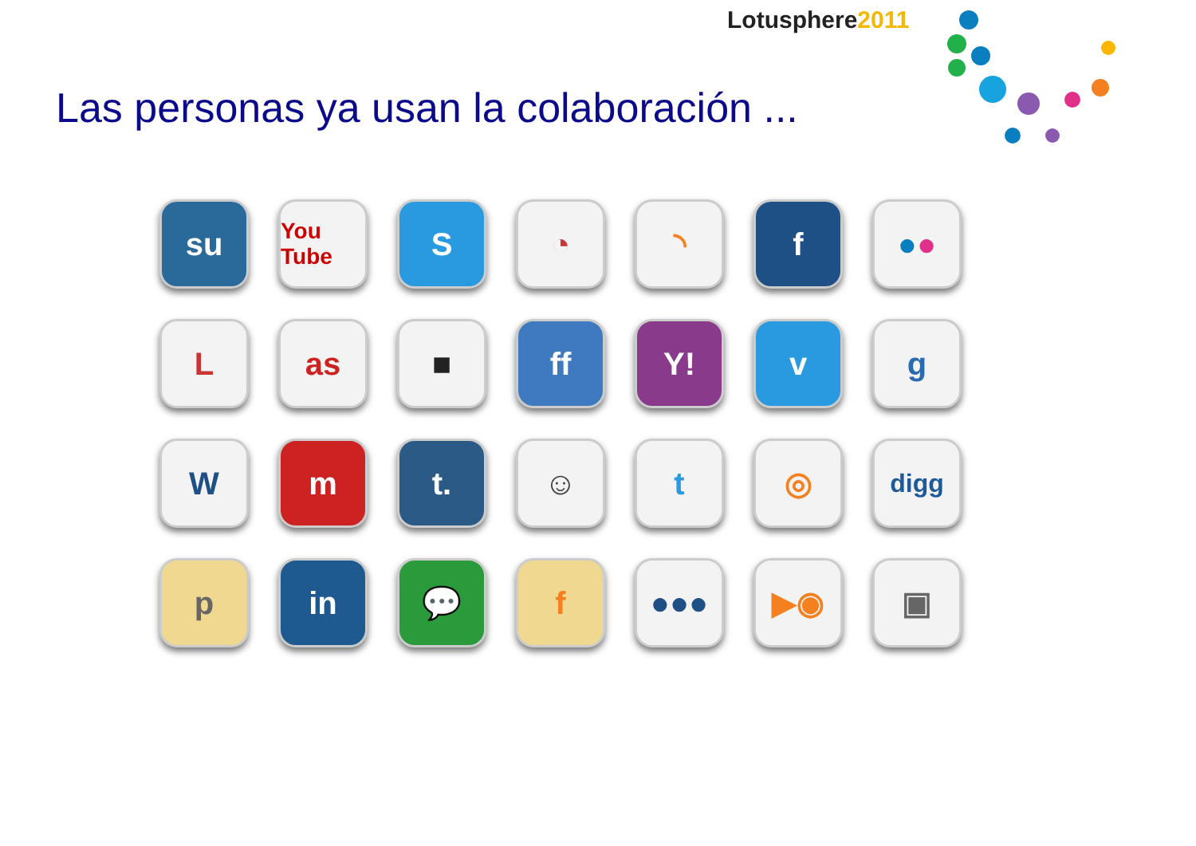Lotusphere2011
Las personas ya usan la colaboración ...
su
You Tube
S
◔
◝
f
● ●
L
as
■
ff
Y!
v
g
W
m
t.
☺
t
◎
digg
p
in
💬
f
●●●
▶◉
▣